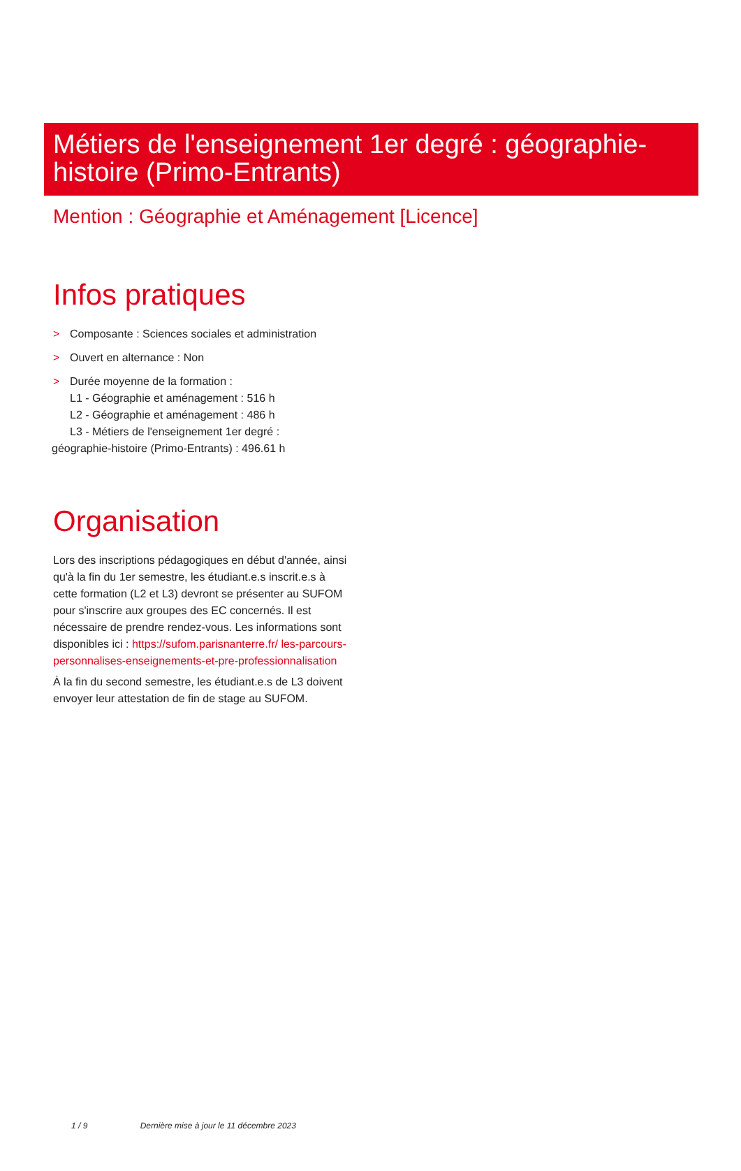Métiers de l'enseignement 1er degré : géographie-histoire (Primo-Entrants)
Mention : Géographie et Aménagement [Licence]
Infos pratiques
> Composante : Sciences sociales et administration
> Ouvert en alternance : Non
> Durée moyenne de la formation :
L1 - Géographie et aménagement : 516 h
L2 - Géographie et aménagement : 486 h
L3 - Métiers de l'enseignement 1er degré :
géographie-histoire (Primo-Entrants) : 496.61 h
Organisation
Lors des inscriptions pédagogiques en début d'année, ainsi qu'à la fin du 1er semestre, les étudiant.e.s inscrit.e.s à cette formation (L2 et L3) devront se présenter au SUFOM pour s'inscrire aux groupes des EC concernés. Il est nécessaire de prendre rendez-vous. Les informations sont disponibles ici : https://sufom.parisnanterre.fr/ les-parcours-personnalises-enseignements-et-pre-professionnalisation
À la fin du second semestre, les étudiant.e.s de L3 doivent envoyer leur attestation de fin de stage au SUFOM.
1 / 9 Dernière mise à jour le 11 décembre 2023